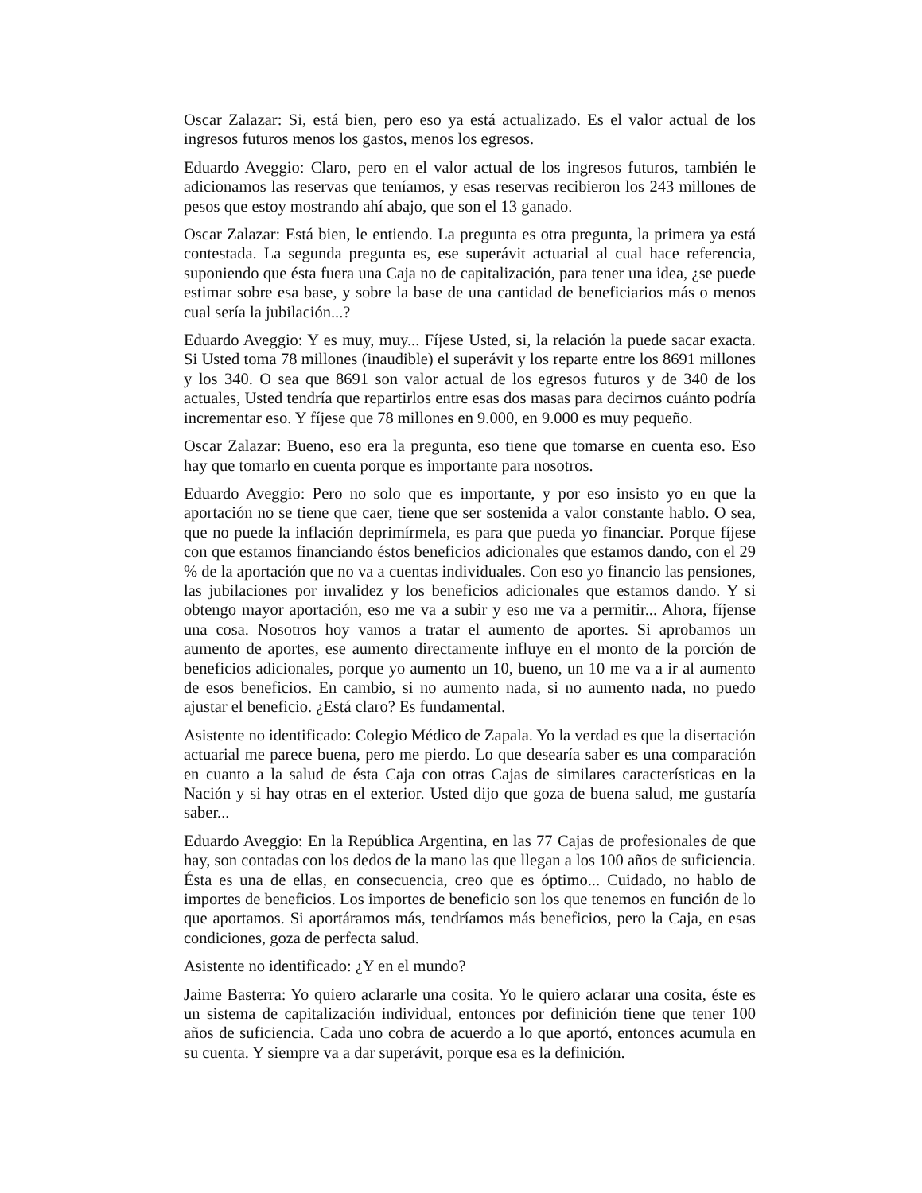Oscar Zalazar: Si, está bien, pero eso ya está actualizado. Es el valor actual de los ingresos futuros menos los gastos, menos los egresos.
Eduardo Aveggio: Claro, pero en el valor actual de los ingresos futuros, también le adicionamos las reservas que teníamos, y esas reservas recibieron los 243 millones de pesos que estoy mostrando ahí abajo, que son el 13 ganado.
Oscar Zalazar: Está bien, le entiendo. La pregunta es otra pregunta, la primera ya está contestada. La segunda pregunta es, ese superávit actuarial al cual hace referencia, suponiendo que ésta fuera una Caja no de capitalización, para tener una idea, ¿se puede estimar sobre esa base, y sobre la base de una cantidad de beneficiarios más o menos cual sería la jubilación...?
Eduardo Aveggio: Y es muy, muy... Fíjese Usted, si, la relación la puede sacar exacta. Si Usted toma 78 millones (inaudible) el superávit y los reparte entre los 8691 millones y los 340. O sea que 8691 son valor actual de los egresos futuros y de 340 de los actuales, Usted tendría que repartirlos entre esas dos masas para decirnos cuánto podría incrementar eso. Y fíjese que 78 millones en 9.000, en 9.000 es muy pequeño.
Oscar Zalazar: Bueno, eso era la pregunta, eso tiene que tomarse en cuenta eso. Eso hay que tomarlo en cuenta porque es importante para nosotros.
Eduardo Aveggio: Pero no solo que es importante, y por eso insisto yo en que la aportación no se tiene que caer, tiene que ser sostenida a valor constante hablo. O sea, que no puede la inflación deprimírmela, es para que pueda yo financiar. Porque fíjese con que estamos financiando éstos beneficios adicionales que estamos dando, con el 29 % de la aportación que no va a cuentas individuales. Con eso yo financio las pensiones, las jubilaciones por invalidez y los beneficios adicionales que estamos dando. Y si obtengo mayor aportación, eso me va a subir y eso me va a permitir... Ahora, fíjense una cosa. Nosotros hoy vamos a tratar el aumento de aportes. Si aprobamos un aumento de aportes, ese aumento directamente influye en el monto de la porción de beneficios adicionales, porque yo aumento un 10, bueno, un 10 me va a ir al aumento de esos beneficios. En cambio, si no aumento nada, si no aumento nada, no puedo ajustar el beneficio. ¿Está claro? Es fundamental.
Asistente no identificado: Colegio Médico de Zapala. Yo la verdad es que la disertación actuarial me parece buena, pero me pierdo. Lo que desearía saber es una comparación en cuanto a la salud de ésta Caja con otras Cajas de similares características en la Nación y si hay otras en el exterior. Usted dijo que goza de buena salud, me gustaría saber...
Eduardo Aveggio: En la República Argentina, en las 77 Cajas de profesionales de que hay, son contadas con los dedos de la mano las que llegan a los 100 años de suficiencia. Ésta es una de ellas, en consecuencia, creo que es óptimo... Cuidado, no hablo de importes de beneficios. Los importes de beneficio son los que tenemos en función de lo que aportamos. Si aportáramos más, tendríamos más beneficios, pero la Caja, en esas condiciones, goza de perfecta salud.
Asistente no identificado: ¿Y en el mundo?
Jaime Basterra: Yo quiero aclararle una cosita. Yo le quiero aclarar una cosita, éste es un sistema de capitalización individual, entonces por definición tiene que tener 100 años de suficiencia. Cada uno cobra de acuerdo a lo que aportó, entonces acumula en su cuenta. Y siempre va a dar superávit, porque esa es la definición.